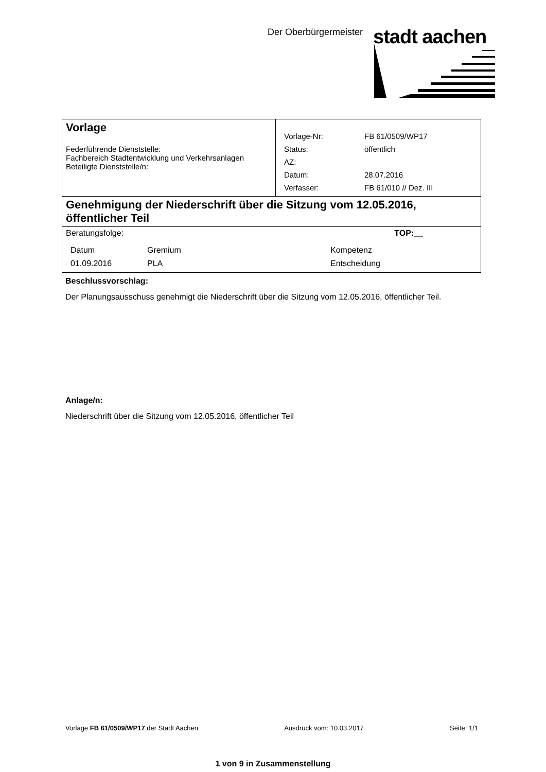Der Oberbürgermeister stadt aachen
| Vorlage Federführende Dienststelle: Fachbereich Stadtentwicklung und Verkehrsanlagen Beteiligte Dienststelle/n: | / Vorlage-Nr: / FB 61/0509/WP17 / / Status: / öffentlich / / AZ: / / / Datum: / 28.07.2016 / / Verfasser: / FB 61/010 // Dez. III / |
| Genehmigung der Niederschrift über die Sitzung vom 12.05.2016, öffentlicher Teil | |
| Beratungsfolge: TOP:__ / Datum / Gremium / Kompetenz / / 01.09.2016 / PLA / Entscheidung / | |
Beschlussvorschlag:
Der Planungsausschuss genehmigt die Niederschrift über die Sitzung vom 12.05.2016, öffentlicher Teil.
Anlage/n:
Niederschrift über die Sitzung vom 12.05.2016, öffentlicher Teil
Vorlage FB 61/0509/WP17 der Stadt Aachen Ausdruck vom: 10.03.2017 Seite: 1/1
1 von 9 in Zusammenstellung